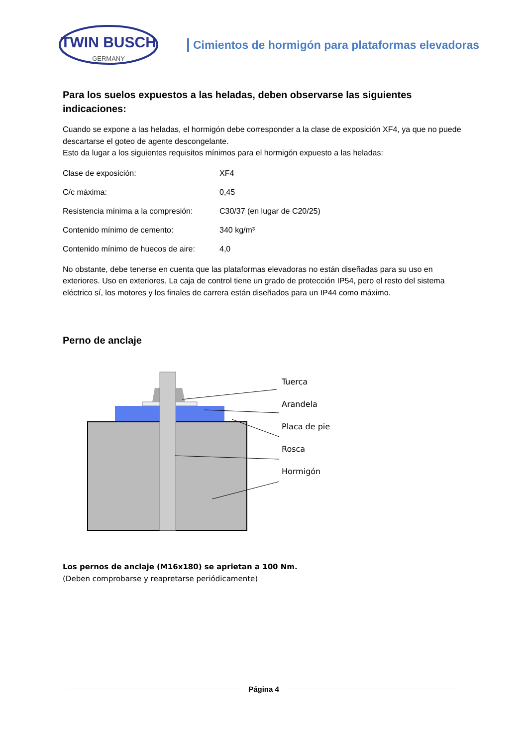TWIN BUSCH
GERMANY
Cimientos de hormigón para plataformas elevadoras
Para los suelos expuestos a las heladas, deben observarse las siguientes indicaciones:
Cuando se expone a las heladas, el hormigón debe corresponder a la clase de exposición XF4, ya que no puede descartarse el goteo de agente descongelante.
Esto da lugar a los siguientes requisitos mínimos para el hormigón expuesto a las heladas:
Clase de exposición: XF4
C/c máxima: 0,45
Resistencia mínima a la compresión: C30/37 (en lugar de C20/25)
Contenido mínimo de cemento: 340 kg/m³
Contenido mínimo de huecos de aire: 4,0
No obstante, debe tenerse en cuenta que las plataformas elevadoras no están diseñadas para su uso en exteriores. Uso en exteriores. La caja de control tiene un grado de protección IP54, pero el resto del sistema eléctrico sí, los motores y los finales de carrera están diseñados para un IP44 como máximo.
Perno de anclaje
Tuerca
Arandela
Placa de pie
Rosca
Hormigón
Los pernos de anclaje (M16x180) se aprietan a 100 Nm.
(Deben comprobarse y reapretarse periódicamente)
Página 4